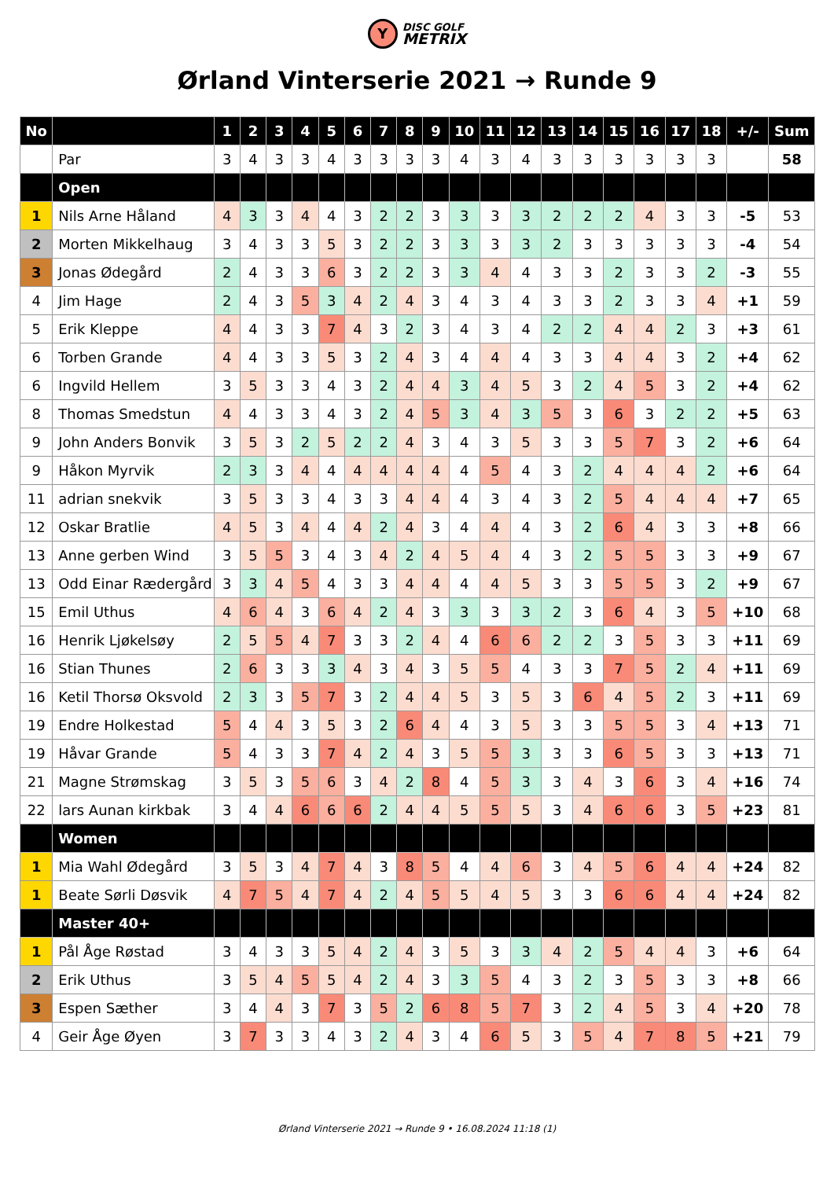Y DISC GOLF
METRIX
Ørland Vinterserie 2021 → Runde 9
| No | | 1 | 2 | 3 | 4 | 5 | 6 | 7 | 8 | 9 | 10 | 11 | 12 | 13 | 14 | 15 | 16 | 17 | 18 | +/- | Sum |
| --- | --- | --- | --- | --- | --- | --- | --- | --- | --- | --- | --- | --- | --- | --- | --- | --- | --- | --- | --- | --- | --- |
| | Par | 3 | 4 | 3 | 3 | 4 | 3 | 3 | 3 | 3 | 4 | 3 | 4 | 3 | 3 | 3 | 3 | 3 | 3 | | 58 |
| | Open | | | | | | | | | | | | | | | | | | | | |
| 1 | Nils Arne Håland | 4 | 3 | 3 | 4 | 4 | 3 | 2 | 2 | 3 | 3 | 3 | 3 | 2 | 2 | 2 | 4 | 3 | 3 | -5 | 53 |
| 2 | Morten Mikkelhaug | 3 | 4 | 3 | 3 | 5 | 3 | 2 | 2 | 3 | 3 | 3 | 3 | 2 | 3 | 3 | 3 | 3 | 3 | -4 | 54 |
| 3 | Jonas Ødegård | 2 | 4 | 3 | 3 | 6 | 3 | 2 | 2 | 3 | 3 | 4 | 4 | 3 | 3 | 2 | 3 | 3 | 2 | -3 | 55 |
| 4 | Jim Hage | 2 | 4 | 3 | 5 | 3 | 4 | 2 | 4 | 3 | 4 | 3 | 4 | 3 | 3 | 2 | 3 | 3 | 4 | +1 | 59 |
| 5 | Erik Kleppe | 4 | 4 | 3 | 3 | 7 | 4 | 3 | 2 | 3 | 4 | 3 | 4 | 2 | 2 | 4 | 4 | 2 | 3 | +3 | 61 |
| 6 | Torben Grande | 4 | 4 | 3 | 3 | 5 | 3 | 2 | 4 | 3 | 4 | 4 | 4 | 3 | 3 | 4 | 4 | 3 | 2 | +4 | 62 |
| 6 | Ingvild Hellem | 3 | 5 | 3 | 3 | 4 | 3 | 2 | 4 | 4 | 3 | 4 | 5 | 3 | 2 | 4 | 5 | 3 | 2 | +4 | 62 |
| 8 | Thomas Smedstun | 4 | 4 | 3 | 3 | 4 | 3 | 2 | 4 | 5 | 3 | 4 | 3 | 5 | 3 | 6 | 3 | 2 | 2 | +5 | 63 |
| 9 | John Anders Bonvik | 3 | 5 | 3 | 2 | 5 | 2 | 2 | 4 | 3 | 4 | 3 | 5 | 3 | 3 | 5 | 7 | 3 | 2 | +6 | 64 |
| 9 | Håkon Myrvik | 2 | 3 | 3 | 4 | 4 | 4 | 4 | 4 | 4 | 4 | 5 | 4 | 3 | 2 | 4 | 4 | 4 | 2 | +6 | 64 |
| 11 | adrian snekvik | 3 | 5 | 3 | 3 | 4 | 3 | 3 | 4 | 4 | 4 | 3 | 4 | 3 | 2 | 5 | 4 | 4 | 4 | +7 | 65 |
| 12 | Oskar Bratlie | 4 | 5 | 3 | 4 | 4 | 4 | 2 | 4 | 3 | 4 | 4 | 4 | 3 | 2 | 6 | 4 | 3 | 3 | +8 | 66 |
| 13 | Anne gerben Wind | 3 | 5 | 5 | 3 | 4 | 3 | 4 | 2 | 4 | 5 | 4 | 4 | 3 | 2 | 5 | 5 | 3 | 3 | +9 | 67 |
| 13 | Odd Einar Rædergård | 3 | 3 | 4 | 5 | 4 | 3 | 3 | 4 | 4 | 4 | 4 | 5 | 3 | 3 | 5 | 5 | 3 | 2 | +9 | 67 |
| 15 | Emil Uthus | 4 | 6 | 4 | 3 | 6 | 4 | 2 | 4 | 3 | 3 | 3 | 3 | 2 | 3 | 6 | 4 | 3 | 5 | +10 | 68 |
| 16 | Henrik Ljøkelsøy | 2 | 5 | 5 | 4 | 7 | 3 | 3 | 2 | 4 | 4 | 6 | 6 | 2 | 2 | 3 | 5 | 3 | 3 | +11 | 69 |
| 16 | Stian Thunes | 2 | 6 | 3 | 3 | 3 | 4 | 3 | 4 | 3 | 5 | 5 | 4 | 3 | 3 | 7 | 5 | 2 | 4 | +11 | 69 |
| 16 | Ketil Thorsø Oksvold | 2 | 3 | 3 | 5 | 7 | 3 | 2 | 4 | 4 | 5 | 3 | 5 | 3 | 6 | 4 | 5 | 2 | 3 | +11 | 69 |
| 19 | Endre Holkestad | 5 | 4 | 4 | 3 | 5 | 3 | 2 | 6 | 4 | 4 | 3 | 5 | 3 | 3 | 5 | 5 | 3 | 4 | +13 | 71 |
| 19 | Håvar Grande | 5 | 4 | 3 | 3 | 7 | 4 | 2 | 4 | 3 | 5 | 5 | 3 | 3 | 3 | 6 | 5 | 3 | 3 | +13 | 71 |
| 21 | Magne Strømskag | 3 | 5 | 3 | 5 | 6 | 3 | 4 | 2 | 8 | 4 | 5 | 3 | 3 | 4 | 3 | 6 | 3 | 4 | +16 | 74 |
| 22 | lars Aunan kirkbak | 3 | 4 | 4 | 6 | 6 | 6 | 2 | 4 | 4 | 5 | 5 | 5 | 3 | 4 | 6 | 6 | 3 | 5 | +23 | 81 |
| | Women | | | | | | | | | | | | | | | | | | | | |
| 1 | Mia Wahl Ødegård | 3 | 5 | 3 | 4 | 7 | 4 | 3 | 8 | 5 | 4 | 4 | 6 | 3 | 4 | 5 | 6 | 4 | 4 | +24 | 82 |
| 1 | Beate Sørli Døsvik | 4 | 7 | 5 | 4 | 7 | 4 | 2 | 4 | 5 | 5 | 4 | 5 | 3 | 3 | 6 | 6 | 4 | 4 | +24 | 82 |
| | Master 40+ | | | | | | | | | | | | | | | | | | | | |
| 1 | Pål Åge Røstad | 3 | 4 | 3 | 3 | 5 | 4 | 2 | 4 | 3 | 5 | 3 | 3 | 4 | 2 | 5 | 4 | 4 | 3 | +6 | 64 |
| 2 | Erik Uthus | 3 | 5 | 4 | 5 | 5 | 4 | 2 | 4 | 3 | 3 | 5 | 4 | 3 | 2 | 3 | 5 | 3 | 3 | +8 | 66 |
| 3 | Espen Sæther | 3 | 4 | 4 | 3 | 7 | 3 | 5 | 2 | 6 | 8 | 5 | 7 | 3 | 2 | 4 | 5 | 3 | 4 | +20 | 78 |
| 4 | Geir Åge Øyen | 3 | 7 | 3 | 3 | 4 | 3 | 2 | 4 | 3 | 4 | 6 | 5 | 3 | 5 | 4 | 7 | 8 | 5 | +21 | 79 |
Ørland Vinterserie 2021 → Runde 9 • 16.08.2024 11:18 (1)